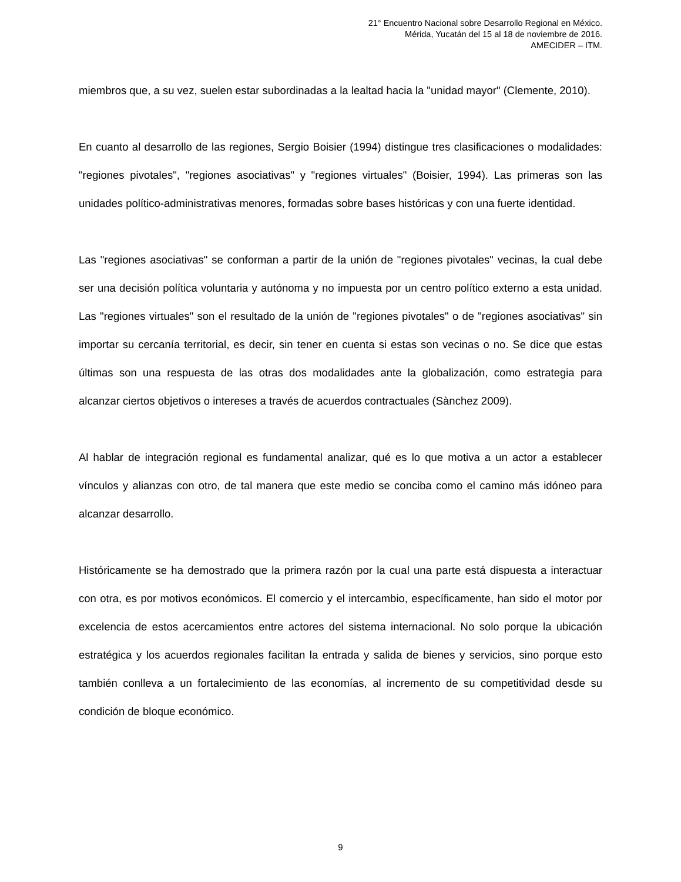21° Encuentro Nacional sobre Desarrollo Regional en México.
Mérida, Yucatán del 15 al 18 de noviembre de 2016.
AMECIDER – ITM.
miembros que, a su vez, suelen estar subordinadas a la lealtad hacia la "unidad mayor" (Clemente, 2010).
En cuanto al desarrollo de las regiones, Sergio Boisier (1994) distingue tres clasificaciones o modalidades: "regiones pivotales", "regiones asociativas" y "regiones virtuales" (Boisier, 1994). Las primeras son las unidades político-administrativas menores, formadas sobre bases históricas y con una fuerte identidad.
Las "regiones asociativas" se conforman a partir de la unión de "regiones pivotales" vecinas, la cual debe ser una decisión política voluntaria y autónoma y no impuesta por un centro político externo a esta unidad. Las "regiones virtuales" son el resultado de la unión de "regiones pivotales" o de "regiones asociativas" sin importar su cercanía territorial, es decir, sin tener en cuenta si estas son vecinas o no. Se dice que estas últimas son una respuesta de las otras dos modalidades ante la globalización, como estrategia para alcanzar ciertos objetivos o intereses a través de acuerdos contractuales (Sànchez 2009).
Al hablar de integración regional es fundamental analizar, qué es lo que motiva a un actor a establecer vínculos y alianzas con otro, de tal manera que este medio se conciba como el camino más idóneo para alcanzar desarrollo.
Históricamente se ha demostrado que la primera razón por la cual una parte está dispuesta a interactuar con otra, es por motivos económicos. El comercio y el intercambio, específicamente, han sido el motor por excelencia de estos acercamientos entre actores del sistema internacional. No solo porque la ubicación estratégica y los acuerdos regionales facilitan la entrada y salida de bienes y servicios, sino porque esto también conlleva a un fortalecimiento de las economías, al incremento de su competitividad desde su condición de bloque económico.
9